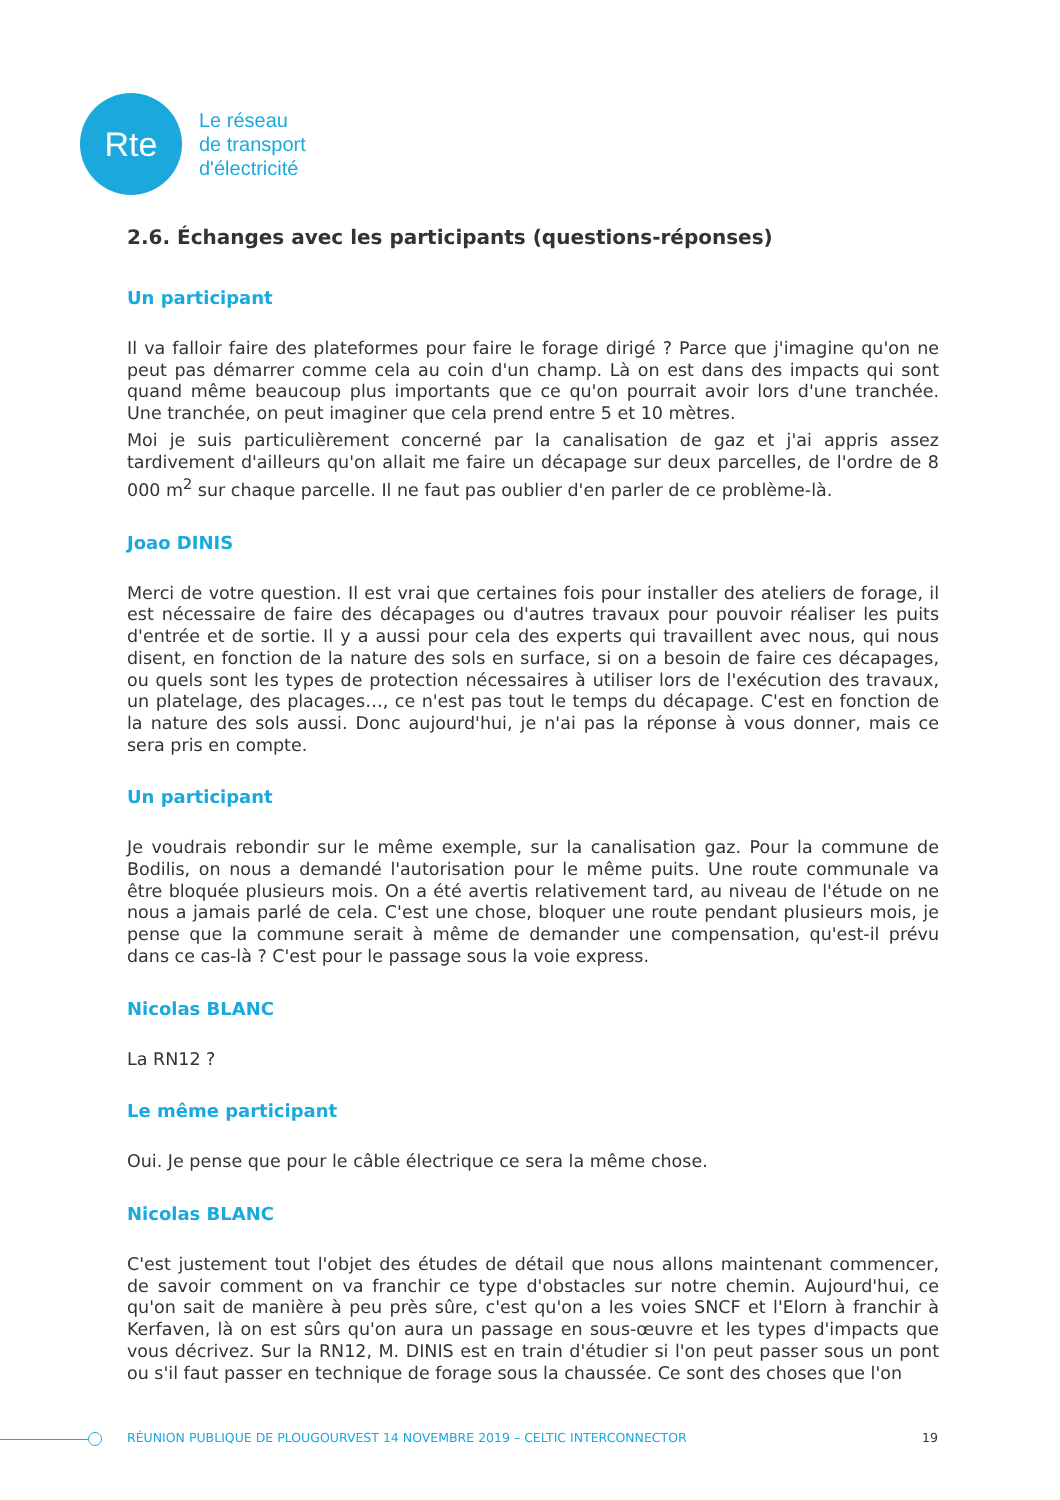Rte
Le réseau
de transport
d'électricité
2.6. Échanges avec les participants (questions-réponses)
Un participant
Il va falloir faire des plateformes pour faire le forage dirigé ? Parce que j'imagine qu'on ne peut pas démarrer comme cela au coin d'un champ. Là on est dans des impacts qui sont quand même beaucoup plus importants que ce qu'on pourrait avoir lors d'une tranchée. Une tranchée, on peut imaginer que cela prend entre 5 et 10 mètres.
Moi je suis particulièrement concerné par la canalisation de gaz et j'ai appris assez tardivement d'ailleurs qu'on allait me faire un décapage sur deux parcelles, de l'ordre de 8 000 m<sup>2</sup> sur chaque parcelle. Il ne faut pas oublier d'en parler de ce problème-là.
Joao DINIS
Merci de votre question. Il est vrai que certaines fois pour installer des ateliers de forage, il est nécessaire de faire des décapages ou d'autres travaux pour pouvoir réaliser les puits d'entrée et de sortie. Il y a aussi pour cela des experts qui travaillent avec nous, qui nous disent, en fonction de la nature des sols en surface, si on a besoin de faire ces décapages, ou quels sont les types de protection nécessaires à utiliser lors de l'exécution des travaux, un platelage, des placages…, ce n'est pas tout le temps du décapage. C'est en fonction de la nature des sols aussi. Donc aujourd'hui, je n'ai pas la réponse à vous donner, mais ce sera pris en compte.
Un participant
Je voudrais rebondir sur le même exemple, sur la canalisation gaz. Pour la commune de Bodilis, on nous a demandé l'autorisation pour le même puits. Une route communale va être bloquée plusieurs mois. On a été avertis relativement tard, au niveau de l'étude on ne nous a jamais parlé de cela. C'est une chose, bloquer une route pendant plusieurs mois, je pense que la commune serait à même de demander une compensation, qu'est-il prévu dans ce cas-là ? C'est pour le passage sous la voie express.
Nicolas BLANC
La RN12 ?
Le même participant
Oui. Je pense que pour le câble électrique ce sera la même chose.
Nicolas BLANC
C'est justement tout l'objet des études de détail que nous allons maintenant commencer, de savoir comment on va franchir ce type d'obstacles sur notre chemin. Aujourd'hui, ce qu'on sait de manière à peu près sûre, c'est qu'on a les voies SNCF et l'Elorn à franchir à Kerfaven, là on est sûrs qu'on aura un passage en sous-œuvre et les types d'impacts que vous décrivez. Sur la RN12, M. DINIS est en train d'étudier si l'on peut passer sous un pont ou s'il faut passer en technique de forage sous la chaussée. Ce sont des choses que l'on
RÉUNION PUBLIQUE DE PLOUGOURVEST 14 NOVEMBRE 2019 – CELTIC INTERCONNECTOR 19